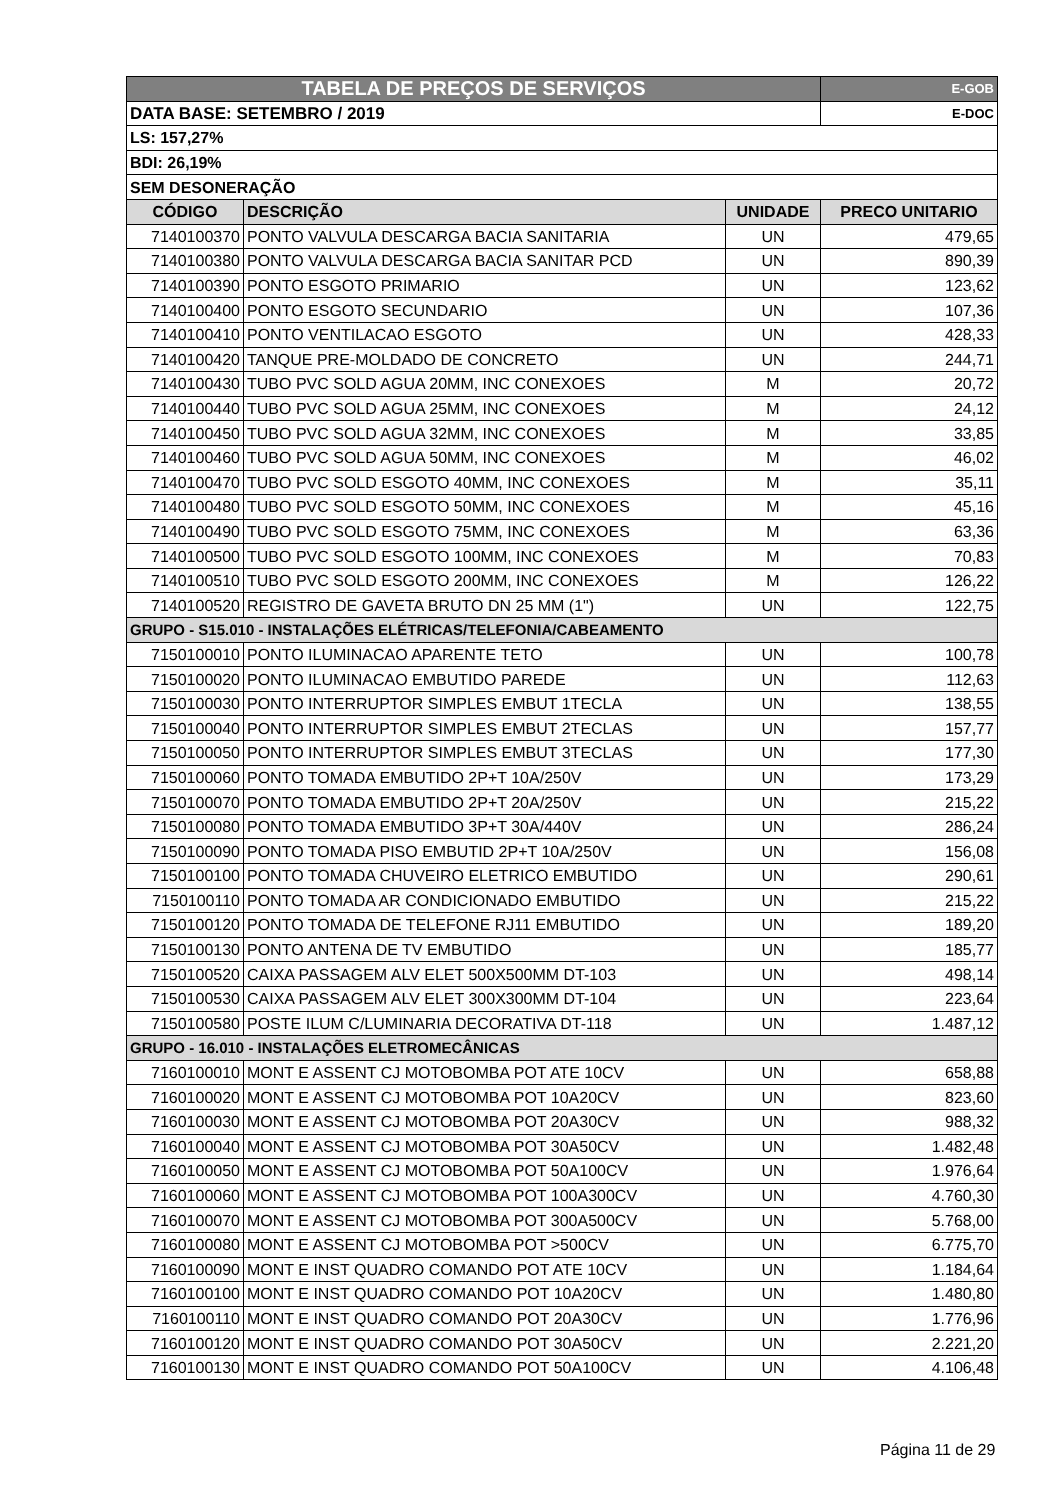| TABELA DE PREÇOS DE SERVIÇOS | | | E-GOB |
| DATA BASE: SETEMBRO / 2019 | | | E-DOC |
| LS: 157,27% | | | |
| BDI: 26,19% | | | |
| SEM DESONERAÇÃO | | | |
| CÓDIGO | DESCRIÇÃO | UNIDADE | PRECO UNITARIO |
| 7140100370 | PONTO VALVULA DESCARGA BACIA SANITARIA | UN | 479,65 |
| 7140100380 | PONTO VALVULA DESCARGA BACIA SANITAR PCD | UN | 890,39 |
| 7140100390 | PONTO ESGOTO PRIMARIO | UN | 123,62 |
| 7140100400 | PONTO ESGOTO SECUNDARIO | UN | 107,36 |
| 7140100410 | PONTO VENTILACAO ESGOTO | UN | 428,33 |
| 7140100420 | TANQUE PRE-MOLDADO DE CONCRETO | UN | 244,71 |
| 7140100430 | TUBO PVC SOLD AGUA 20MM, INC CONEXOES | M | 20,72 |
| 7140100440 | TUBO PVC SOLD AGUA 25MM, INC CONEXOES | M | 24,12 |
| 7140100450 | TUBO PVC SOLD AGUA 32MM, INC CONEXOES | M | 33,85 |
| 7140100460 | TUBO PVC SOLD AGUA 50MM, INC CONEXOES | M | 46,02 |
| 7140100470 | TUBO PVC SOLD ESGOTO 40MM, INC CONEXOES | M | 35,11 |
| 7140100480 | TUBO PVC SOLD ESGOTO 50MM, INC CONEXOES | M | 45,16 |
| 7140100490 | TUBO PVC SOLD ESGOTO 75MM, INC CONEXOES | M | 63,36 |
| 7140100500 | TUBO PVC SOLD ESGOTO 100MM, INC CONEXOES | M | 70,83 |
| 7140100510 | TUBO PVC SOLD ESGOTO 200MM, INC CONEXOES | M | 126,22 |
| 7140100520 | REGISTRO DE GAVETA BRUTO DN 25 MM (1") | UN | 122,75 |
| GRUPO - S15.010 - INSTALAÇÕES ELÉTRICAS/TELEFONIA/CABEAMENTO | | | |
| 7150100010 | PONTO ILUMINACAO APARENTE TETO | UN | 100,78 |
| 7150100020 | PONTO ILUMINACAO EMBUTIDO PAREDE | UN | 112,63 |
| 7150100030 | PONTO INTERRUPTOR SIMPLES EMBUT 1TECLA | UN | 138,55 |
| 7150100040 | PONTO INTERRUPTOR SIMPLES EMBUT 2TECLAS | UN | 157,77 |
| 7150100050 | PONTO INTERRUPTOR SIMPLES EMBUT 3TECLAS | UN | 177,30 |
| 7150100060 | PONTO TOMADA EMBUTIDO 2P+T 10A/250V | UN | 173,29 |
| 7150100070 | PONTO TOMADA EMBUTIDO 2P+T 20A/250V | UN | 215,22 |
| 7150100080 | PONTO TOMADA EMBUTIDO 3P+T 30A/440V | UN | 286,24 |
| 7150100090 | PONTO TOMADA PISO EMBUTID 2P+T 10A/250V | UN | 156,08 |
| 7150100100 | PONTO TOMADA CHUVEIRO ELETRICO EMBUTIDO | UN | 290,61 |
| 7150100110 | PONTO TOMADA AR CONDICIONADO EMBUTIDO | UN | 215,22 |
| 7150100120 | PONTO TOMADA DE TELEFONE RJ11 EMBUTIDO | UN | 189,20 |
| 7150100130 | PONTO ANTENA DE TV EMBUTIDO | UN | 185,77 |
| 7150100520 | CAIXA PASSAGEM ALV ELET 500X500MM DT-103 | UN | 498,14 |
| 7150100530 | CAIXA PASSAGEM ALV ELET 300X300MM DT-104 | UN | 223,64 |
| 7150100580 | POSTE ILUM C/LUMINARIA DECORATIVA DT-118 | UN | 1.487,12 |
| GRUPO - 16.010 - INSTALAÇÕES ELETROMECÂNICAS | | | |
| 7160100010 | MONT E ASSENT CJ MOTOBOMBA POT ATE 10CV | UN | 658,88 |
| 7160100020 | MONT E ASSENT CJ MOTOBOMBA POT 10A20CV | UN | 823,60 |
| 7160100030 | MONT E ASSENT CJ MOTOBOMBA POT 20A30CV | UN | 988,32 |
| 7160100040 | MONT E ASSENT CJ MOTOBOMBA POT 30A50CV | UN | 1.482,48 |
| 7160100050 | MONT E ASSENT CJ MOTOBOMBA POT 50A100CV | UN | 1.976,64 |
| 7160100060 | MONT E ASSENT CJ MOTOBOMBA POT 100A300CV | UN | 4.760,30 |
| 7160100070 | MONT E ASSENT CJ MOTOBOMBA POT 300A500CV | UN | 5.768,00 |
| 7160100080 | MONT E ASSENT CJ MOTOBOMBA POT >500CV | UN | 6.775,70 |
| 7160100090 | MONT E INST QUADRO COMANDO POT ATE 10CV | UN | 1.184,64 |
| 7160100100 | MONT E INST QUADRO COMANDO POT 10A20CV | UN | 1.480,80 |
| 7160100110 | MONT E INST QUADRO COMANDO POT 20A30CV | UN | 1.776,96 |
| 7160100120 | MONT E INST QUADRO COMANDO POT 30A50CV | UN | 2.221,20 |
| 7160100130 | MONT E INST QUADRO COMANDO POT 50A100CV | UN | 4.106,48 |
Página 11 de 29